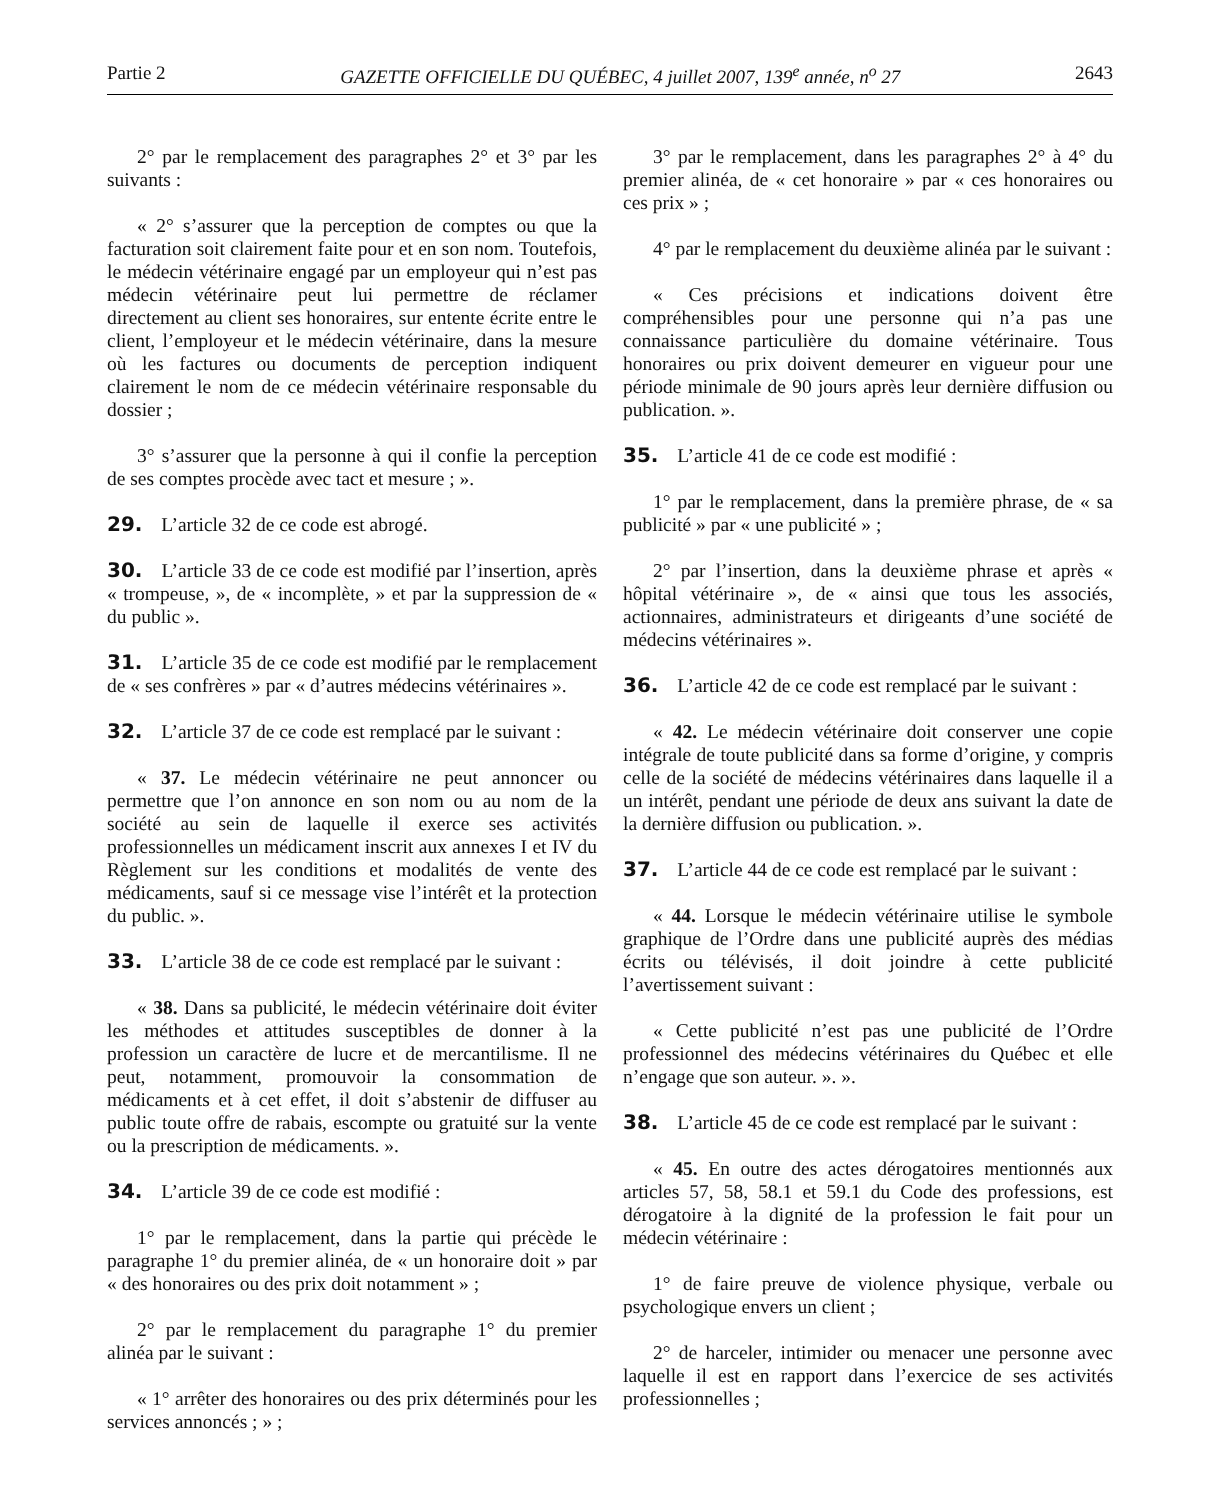Partie 2 GAZETTE OFFICIELLE DU QUÉBEC, 4 juillet 2007, 139<sup>e</sup> année, n<sup>o</sup> 27 2643
2° par le remplacement des paragraphes 2° et 3° par les suivants :
« 2° s’assurer que la perception de comptes ou que la facturation soit clairement faite pour et en son nom. Toutefois, le médecin vétérinaire engagé par un employeur qui n’est pas médecin vétérinaire peut lui permettre de réclamer directement au client ses honoraires, sur entente écrite entre le client, l’employeur et le médecin vétérinaire, dans la mesure où les factures ou documents de perception indiquent clairement le nom de ce médecin vétérinaire responsable du dossier ;
3° s’assurer que la personne à qui il confie la perception de ses comptes procède avec tact et mesure ; ».
29. L’article 32 de ce code est abrogé.
30. L’article 33 de ce code est modifié par l’insertion, après « trompeuse, », de « incomplète, » et par la suppression de « du public ».
31. L’article 35 de ce code est modifié par le remplacement de « ses confrères » par « d’autres médecins vétérinaires ».
32. L’article 37 de ce code est remplacé par le suivant :
« 37. Le médecin vétérinaire ne peut annoncer ou permettre que l’on annonce en son nom ou au nom de la société au sein de laquelle il exerce ses activités professionnelles un médicament inscrit aux annexes I et IV du Règlement sur les conditions et modalités de vente des médicaments, sauf si ce message vise l’intérêt et la protection du public. ».
33. L’article 38 de ce code est remplacé par le suivant :
« 38. Dans sa publicité, le médecin vétérinaire doit éviter les méthodes et attitudes susceptibles de donner à la profession un caractère de lucre et de mercantilisme. Il ne peut, notamment, promouvoir la consommation de médicaments et à cet effet, il doit s’abstenir de diffuser au public toute offre de rabais, escompte ou gratuité sur la vente ou la prescription de médicaments. ».
34. L’article 39 de ce code est modifié :
1° par le remplacement, dans la partie qui précède le paragraphe 1° du premier alinéa, de « un honoraire doit » par « des honoraires ou des prix doit notamment » ;
2° par le remplacement du paragraphe 1° du premier alinéa par le suivant :
« 1° arrêter des honoraires ou des prix déterminés pour les services annoncés ; » ;
3° par le remplacement, dans les paragraphes 2° à 4° du premier alinéa, de « cet honoraire » par « ces honoraires ou ces prix » ;
4° par le remplacement du deuxième alinéa par le suivant :
« Ces précisions et indications doivent être compréhensibles pour une personne qui n’a pas une connaissance particulière du domaine vétérinaire. Tous honoraires ou prix doivent demeurer en vigueur pour une période minimale de 90 jours après leur dernière diffusion ou publication. ».
35. L’article 41 de ce code est modifié :
1° par le remplacement, dans la première phrase, de « sa publicité » par « une publicité » ;
2° par l’insertion, dans la deuxième phrase et après « hôpital vétérinaire », de « ainsi que tous les associés, actionnaires, administrateurs et dirigeants d’une société de médecins vétérinaires ».
36. L’article 42 de ce code est remplacé par le suivant :
« 42. Le médecin vétérinaire doit conserver une copie intégrale de toute publicité dans sa forme d’origine, y compris celle de la société de médecins vétérinaires dans laquelle il a un intérêt, pendant une période de deux ans suivant la date de la dernière diffusion ou publication. ».
37. L’article 44 de ce code est remplacé par le suivant :
« 44. Lorsque le médecin vétérinaire utilise le symbole graphique de l’Ordre dans une publicité auprès des médias écrits ou télévisés, il doit joindre à cette publicité l’avertissement suivant :
« Cette publicité n’est pas une publicité de l’Ordre professionnel des médecins vétérinaires du Québec et elle n’engage que son auteur. ». ».
38. L’article 45 de ce code est remplacé par le suivant :
« 45. En outre des actes dérogatoires mentionnés aux articles 57, 58, 58.1 et 59.1 du Code des professions, est dérogatoire à la dignité de la profession le fait pour un médecin vétérinaire :
1° de faire preuve de violence physique, verbale ou psychologique envers un client ;
2° de harceler, intimider ou menacer une personne avec laquelle il est en rapport dans l’exercice de ses activités professionnelles ;